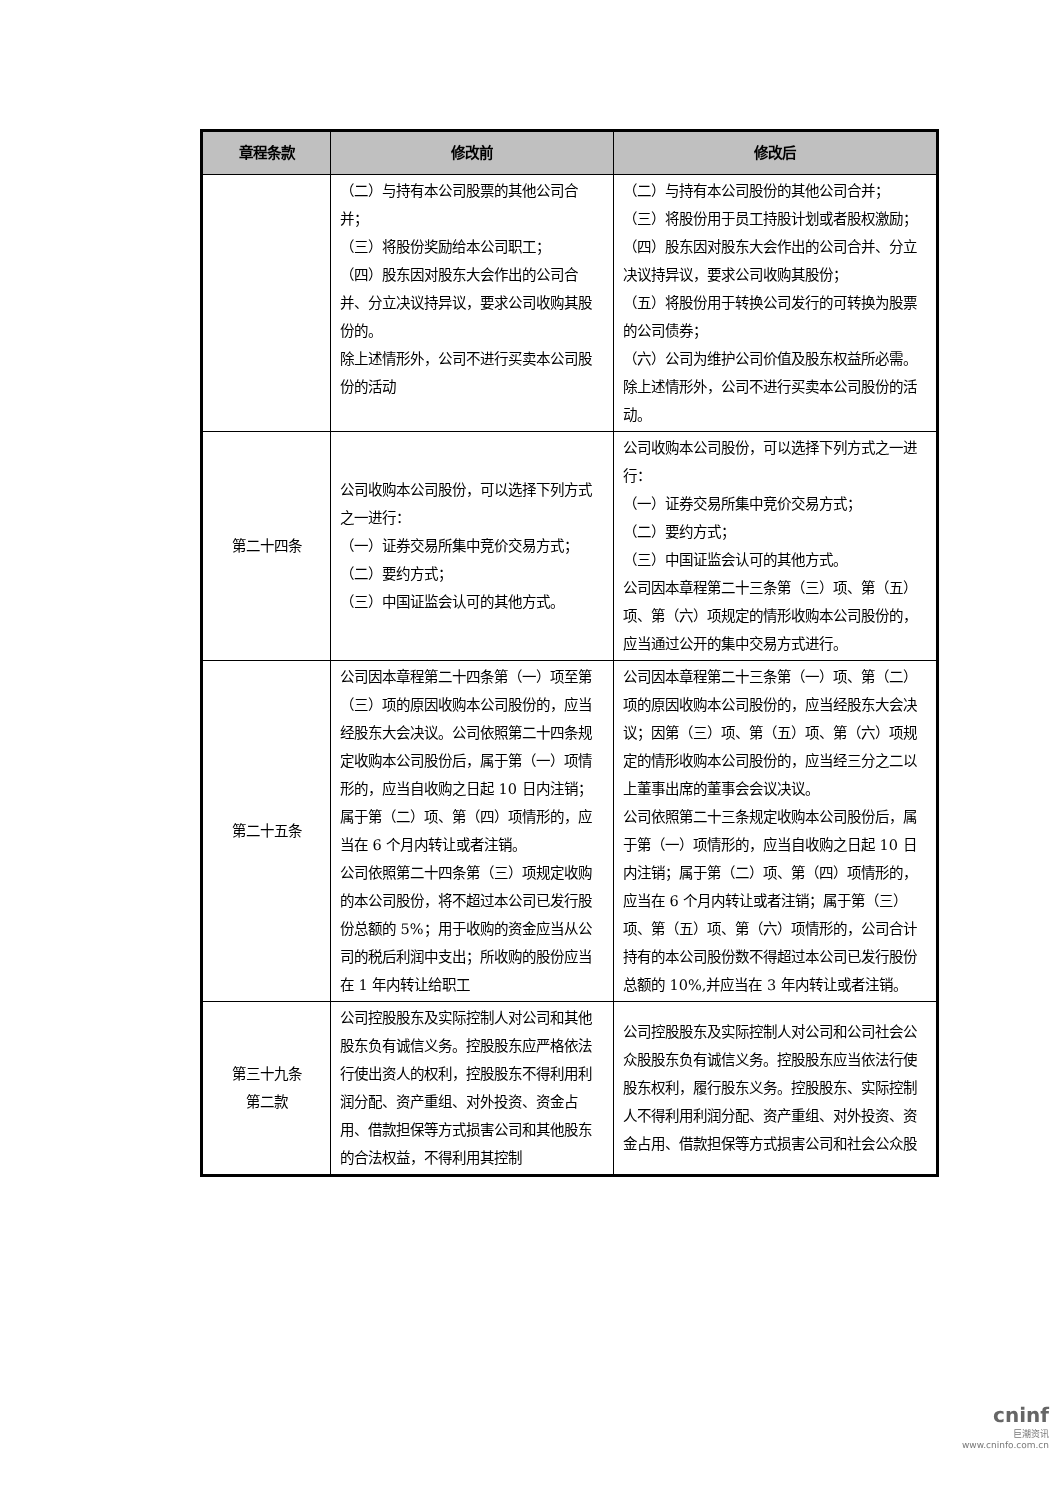| 章程条款 | 修改前 | 修改后 |
| --- | --- | --- |
| | （二）与持有本公司股票的其他公司合并； （三）将股份奖励给本公司职工； （四）股东因对股东大会作出的公司合并、分立决议持异议，要求公司收购其股份的。 除上述情形外，公司不进行买卖本公司股份的活动 | （二）与持有本公司股份的其他公司合并； （三）将股份用于员工持股计划或者股权激励； （四）股东因对股东大会作出的公司合并、分立决议持异议，要求公司收购其股份； （五）将股份用于转换公司发行的可转换为股票的公司债券； （六）公司为维护公司价值及股东权益所必需。 除上述情形外，公司不进行买卖本公司股份的活动。 |
| 第二十四条 | 公司收购本公司股份，可以选择下列方式之一进行： （一）证券交易所集中竞价交易方式； （二）要约方式； （三）中国证监会认可的其他方式。 | 公司收购本公司股份，可以选择下列方式之一进行： （一）证券交易所集中竞价交易方式； （二）要约方式； （三）中国证监会认可的其他方式。 公司因本章程第二十三条第（三）项、第（五）项、第（六）项规定的情形收购本公司股份的，应当通过公开的集中交易方式进行。 |
| 第二十五条 | 公司因本章程第二十四条第（一）项至第（三）项的原因收购本公司股份的，应当经股东大会决议。公司依照第二十四条规定收购本公司股份后，属于第（一）项情形的，应当自收购之日起 10 日内注销；属于第（二）项、第（四）项情形的，应当在 6 个月内转让或者注销。 公司依照第二十四条第（三）项规定收购的本公司股份，将不超过本公司已发行股份总额的 5%；用于收购的资金应当从公司的税后利润中支出；所收购的股份应当在 1 年内转让给职工 | 公司因本章程第二十三条第（一）项、第（二）项的原因收购本公司股份的，应当经股东大会决议；因第（三）项、第（五）项、第（六）项规定的情形收购本公司股份的，应当经三分之二以上董事出席的董事会会议决议。 公司依照第二十三条规定收购本公司股份后，属于第（一）项情形的，应当自收购之日起 10 日内注销；属于第（二）项、第（四）项情形的，应当在 6 个月内转让或者注销；属于第（三）项、第（五）项、第（六）项情形的，公司合计持有的本公司股份数不得超过本公司已发行股份总额的 10%,并应当在 3 年内转让或者注销。 |
| 第三十九条 第二款 | 公司控股股东及实际控制人对公司和其他股东负有诚信义务。控股股东应严格依法行使出资人的权利，控股股东不得利用利润分配、资产重组、对外投资、资金占用、借款担保等方式损害公司和其他股东的合法权益，不得利用其控制 | 公司控股股东及实际控制人对公司和公司社会公众股股东负有诚信义务。控股股东应当依法行使股东权利，履行股东义务。控股股东、实际控制人不得利用利润分配、资产重组、对外投资、资金占用、借款担保等方式损害公司和社会公众股 |
cninf
巨潮资讯
www.cninfo.com.cn